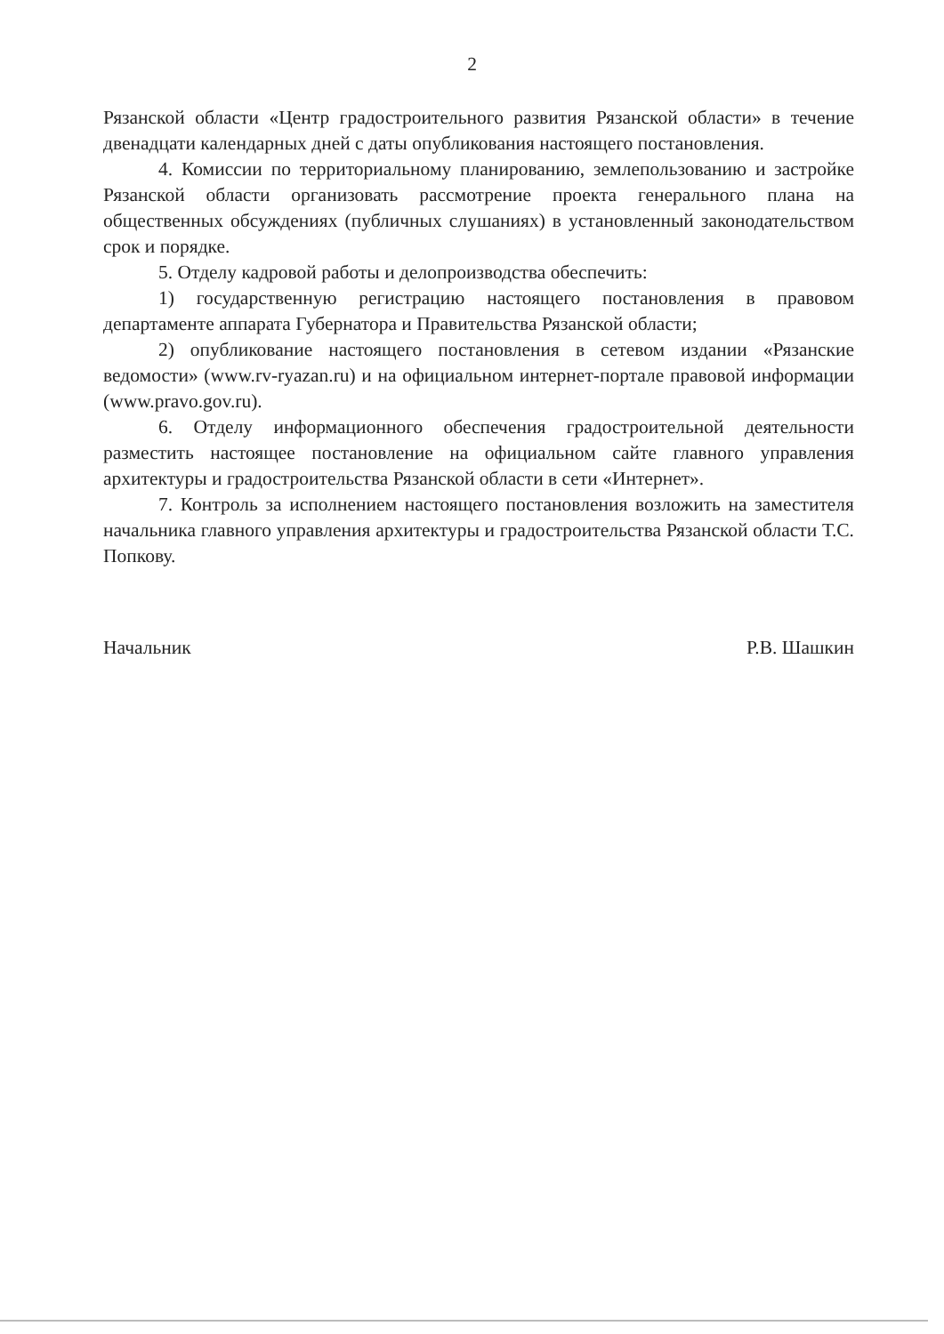2
Рязанской области «Центр градостроительного развития Рязанской области» в течение двенадцати календарных дней с даты опубликования настоящего постановления.
4. Комиссии по территориальному планированию, землепользованию и застройке Рязанской области организовать рассмотрение проекта генерального плана на общественных обсуждениях (публичных слушаниях) в установленный законодательством срок и порядке.
5. Отделу кадровой работы и делопроизводства обеспечить:
1) государственную регистрацию настоящего постановления в правовом департаменте аппарата Губернатора и Правительства Рязанской области;
2) опубликование настоящего постановления в сетевом издании «Рязанские ведомости» (www.rv-ryazan.ru) и на официальном интернет-портале правовой информации (www.pravo.gov.ru).
6. Отделу информационного обеспечения градостроительной деятельности разместить настоящее постановление на официальном сайте главного управления архитектуры и градостроительства Рязанской области в сети «Интернет».
7. Контроль за исполнением настоящего постановления возложить на заместителя начальника главного управления архитектуры и градостроительства Рязанской области Т.С. Попкову.
Начальник Р.В. Шашкин